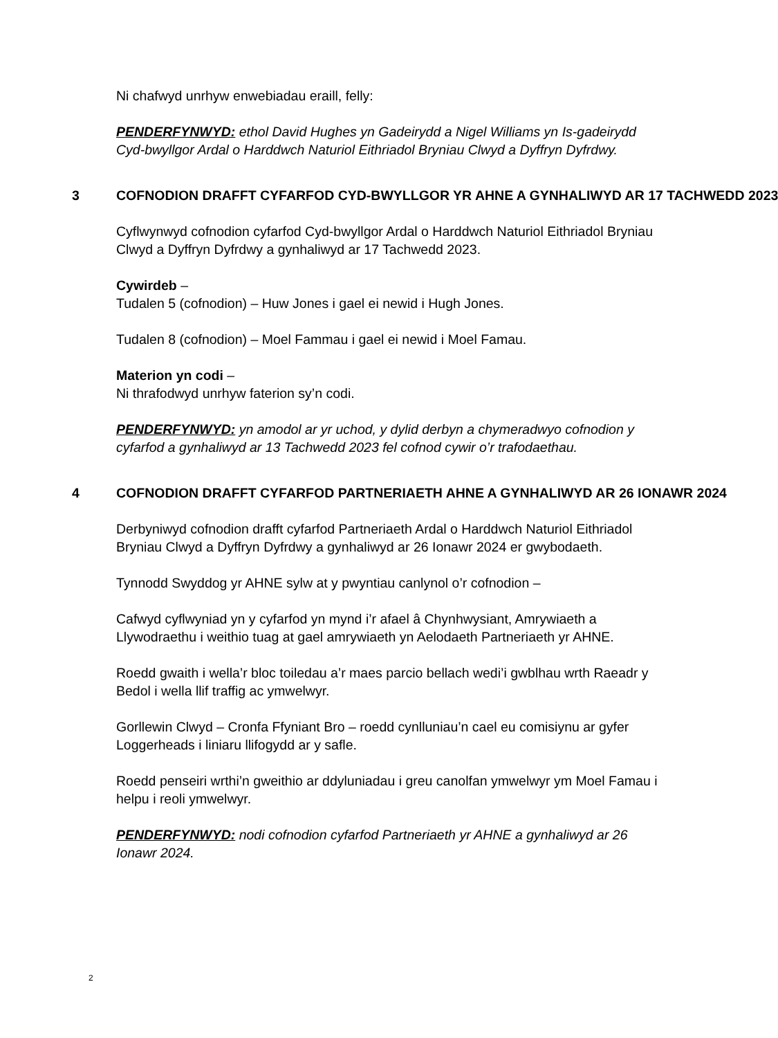Ni chafwyd unrhyw enwebiadau eraill, felly:
PENDERFYNWYD: ethol David Hughes yn Gadeirydd a Nigel Williams yn Is-gadeirydd Cyd-bwyllgor Ardal o Harddwch Naturiol Eithriadol Bryniau Clwyd a Dyffryn Dyfrdwy.
3 COFNODION DRAFFT CYFARFOD CYD-BWYLLGOR YR AHNE A GYNHALIWYD AR 17 TACHWEDD 2023
Cyflwynwyd cofnodion cyfarfod Cyd-bwyllgor Ardal o Harddwch Naturiol Eithriadol Bryniau Clwyd a Dyffryn Dyfrdwy a gynhaliwyd ar 17 Tachwedd 2023.
Cywirdeb –
Tudalen 5 (cofnodion) – Huw Jones i gael ei newid i Hugh Jones.
Tudalen 8 (cofnodion) – Moel Fammau i gael ei newid i Moel Famau.
Materion yn codi –
Ni thrafodwyd unrhyw faterion sy’n codi.
PENDERFYNWYD: yn amodol ar yr uchod, y dylid derbyn a chymeradwyo cofnodion y cyfarfod a gynhaliwyd ar 13 Tachwedd 2023 fel cofnod cywir o’r trafodaethau.
4 COFNODION DRAFFT CYFARFOD PARTNERIAETH AHNE A GYNHALIWYD AR 26 IONAWR 2024
Derbyniwyd cofnodion drafft cyfarfod Partneriaeth Ardal o Harddwch Naturiol Eithriadol Bryniau Clwyd a Dyffryn Dyfrdwy a gynhaliwyd ar 26 Ionawr 2024 er gwybodaeth.
Tynnodd Swyddog yr AHNE sylw at y pwyntiau canlynol o’r cofnodion –
Cafwyd cyflwyniad yn y cyfarfod yn mynd i’r afael â Chynhwysiant, Amrywiaeth a Llywodraethu i weithio tuag at gael amrywiaeth yn Aelodaeth Partneriaeth yr AHNE.
Roedd gwaith i wella’r bloc toiledau a’r maes parcio bellach wedi’i gwblhau wrth Raeadr y Bedol i wella llif traffig ac ymwelwyr.
Gorllewin Clwyd – Cronfa Ffyniant Bro – roedd cynlluniau’n cael eu comisiynu ar gyfer Loggerheads i liniaru llifogydd ar y safle.
Roedd penseiri wrthi’n gweithio ar ddyluniadau i greu canolfan ymwelwyr ym Moel Famau i helpu i reoli ymwelwyr.
PENDERFYNWYD: nodi cofnodion cyfarfod Partneriaeth yr AHNE a gynhaliwyd ar 26 Ionawr 2024.
2